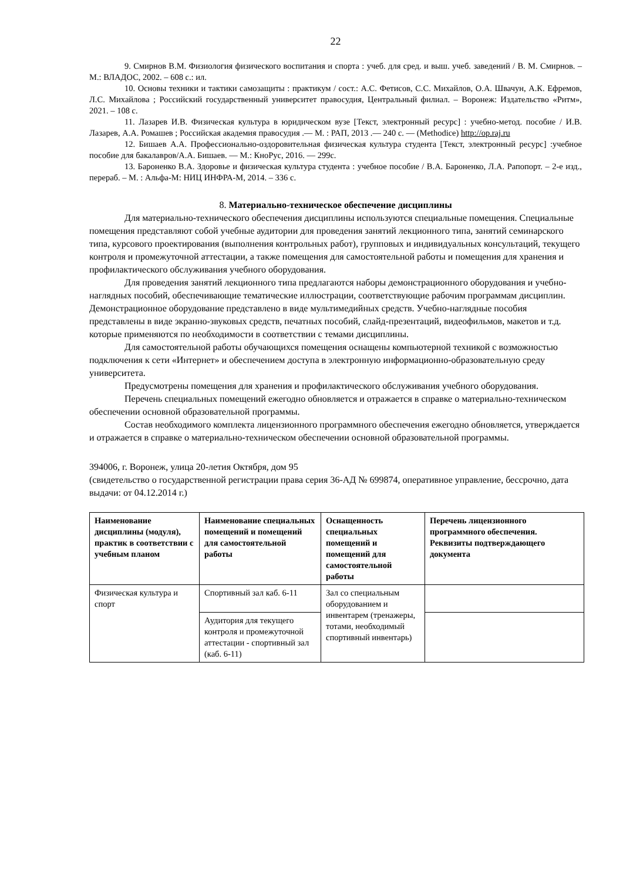22
9. Смирнов В.М. Физиология физического воспитания и спорта : учеб. для сред. и выш. учеб. заведений / В. М. Смирнов. – М.: ВЛАДОС, 2002. – 608 с.: ил.
10. Основы техники и тактики самозащиты : практикум / сост.: А.С. Фетисов, С.С. Михайлов, О.А. Швачун, А.К. Ефремов, Л.С. Михайлова ; Российский государственный университет правосудия, Центральный филиал. – Воронеж: Издательство «Ритм», 2021. – 108 с.
11. Лазарев И.В. Физическая культура в юридическом вузе [Текст, электронный ресурс] : учебно-метод. пособие / И.В. Лазарев, А.А. Ромашев ; Российская академия правосудия .— М. : РАП, 2013 .— 240 с. — (Methodice) http://op.raj.ru
12. Бишаев А.А. Профессионально-оздоровительная физическая культура студента [Текст, электронный ресурс] :учебное пособие для бакалавров/А.А. Бишаев. — М.: КноРус, 2016. — 299с.
13. Бароненко В.А. Здоровье и физическая культура студента : учебное пособие / В.А. Бароненко, Л.А. Рапопорт. – 2-е изд., перераб. – М. : Альфа-М: НИЦ ИНФРА-М, 2014. – 336 с.
8. Материально-техническое обеспечение дисциплины
Для материально-технического обеспечения дисциплины используются специальные помещения. Специальные помещения представляют собой учебные аудитории для проведения занятий лекционного типа, занятий семинарского типа, курсового проектирования (выполнения контрольных работ), групповых и индивидуальных консультаций, текущего контроля и промежуточной аттестации, а также помещения для самостоятельной работы и помещения для хранения и профилактического обслуживания учебного оборудования.
Для проведения занятий лекционного типа предлагаются наборы демонстрационного оборудования и учебно-наглядных пособий, обеспечивающие тематические иллюстрации, соответствующие рабочим программам дисциплин. Демонстрационное оборудование представлено в виде мультимедийных средств. Учебно-наглядные пособия представлены в виде экранно-звуковых средств, печатных пособий, слайд-презентаций, видеофильмов, макетов и т.д. которые применяются по необходимости в соответствии с темами дисциплины.
Для самостоятельной работы обучающихся помещения оснащены компьютерной техникой с возможностью подключения к сети «Интернет» и обеспечением доступа в электронную информационно-образовательную среду университета.
Предусмотрены помещения для хранения и профилактического обслуживания учебного оборудования.
Перечень специальных помещений ежегодно обновляется и отражается в справке о материально-техническом обеспечении основной образовательной программы.
Состав необходимого комплекта лицензионного программного обеспечения ежегодно обновляется, утверждается и отражается в справке о материально-техническом обеспечении основной образовательной программы.
394006, г. Воронеж, улица 20-летия Октября, дом 95
(свидетельство о государственной регистрации права серия 36-АД № 699874, оперативное управление, бессрочно, дата выдачи: от 04.12.2014 г.)
| Наименование дисциплины (модуля), практик в соответствии с учебным планом | Наименование специальных помещений и помещений для самостоятельной работы | Оснащенность специальных помещений и помещений для самостоятельной работы | Перечень лицензионного программного обеспечения. Реквизиты подтверждающего документа |
| --- | --- | --- | --- |
| Физическая культура и спорт | Спортивный зал каб. 6-11 | Зал со специальным оборудованием и инвентарем (тренажеры, тотами, необходимый спортивный инвентарь) | |
| | Аудитория для текущего контроля и промежуточной аттестации - спортивный зал (каб. 6-11) | | |